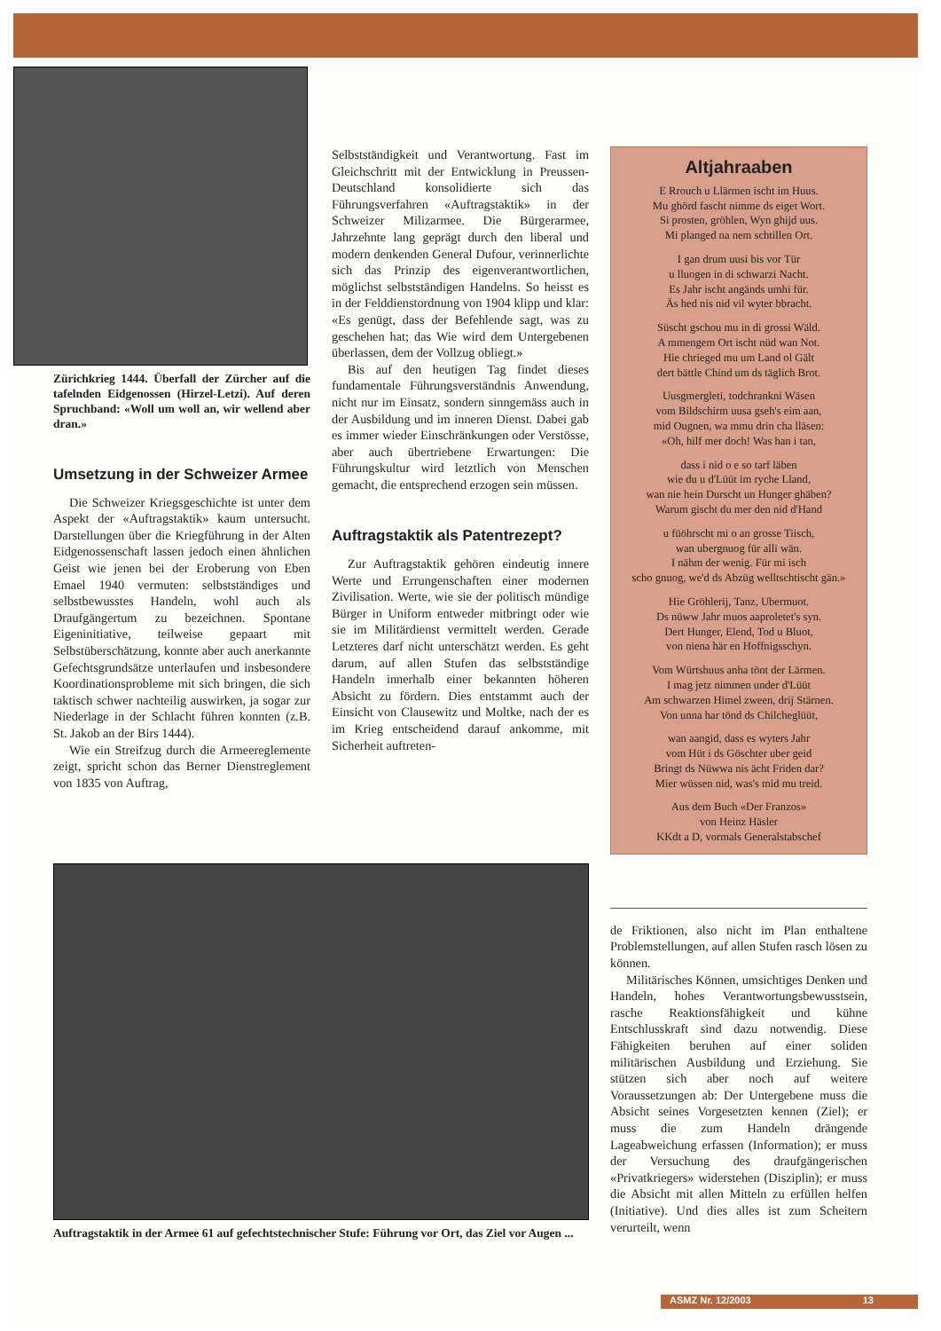Zürichkrieg 1444. Überfall der Zürcher auf die tafelnden Eidgenossen (Hirzel-Letzi). Auf deren Spruchband: «Woll um woll an, wir wellend aber dran.»
Umsetzung in der Schweizer Armee
Die Schweizer Kriegsgeschichte ist unter dem Aspekt der «Auftragstaktik» kaum untersucht. Darstellungen über die Kriegführung in der Alten Eidgenossenschaft lassen jedoch einen ähnlichen Geist wie jenen bei der Eroberung von Eben Emael 1940 vermuten: selbstständiges und selbstbewusstes Handeln, wohl auch als Draufgängertum zu bezeichnen. Spontane Eigeninitiative, teilweise gepaart mit Selbstüberschätzung, konnte aber auch anerkannte Gefechtsgrundsätze unterlaufen und insbesondere Koordinationsprobleme mit sich bringen, die sich taktisch schwer nachteilig auswirken, ja sogar zur Niederlage in der Schlacht führen konnten (z.B. St. Jakob an der Birs 1444).
Wie ein Streifzug durch die Armeereglemente zeigt, spricht schon das Berner Dienstreglement von 1835 von Auftrag,
Selbstständigkeit und Verantwortung. Fast im Gleichschritt mit der Entwicklung in Preussen-Deutschland konsolidierte sich das Führungsverfahren «Auftragstaktik» in der Schweizer Milizarmee. Die Bürgerarmee, Jahrzehnte lang geprägt durch den liberal und modern denkenden General Dufour, verinnerlichte sich das Prinzip des eigenverantwortlichen, möglichst selbstständigen Handelns. So heisst es in der Felddienstordnung von 1904 klipp und klar: «Es genügt, dass der Befehlende sagt, was zu geschehen hat; das Wie wird dem Untergebenen überlassen, dem der Vollzug obliegt.»
Bis auf den heutigen Tag findet dieses fundamentale Führungsverständnis Anwendung, nicht nur im Einsatz, sondern sinngemäss auch in der Ausbildung und im inneren Dienst. Dabei gab es immer wieder Einschränkungen oder Verstösse, aber auch übertriebene Erwartungen: Die Führungskultur wird letztlich von Menschen gemacht, die entsprechend erzogen sein müssen.
Auftragstaktik als Patentrezept?
Zur Auftragstaktik gehören eindeutig innere Werte und Errungenschaften einer modernen Zivilisation. Werte, wie sie der politisch mündige Bürger in Uniform entweder mitbringt oder wie sie im Militärdienst vermittelt werden. Gerade Letzteres darf nicht unterschätzt werden. Es geht darum, auf allen Stufen das selbstständige Handeln innerhalb einer bekannten höheren Absicht zu fördern. Dies entstammt auch der Einsicht von Clausewitz und Moltke, nach der es im Krieg entscheidend darauf ankomme, mit Sicherheit auftreten-
Altjahraaben
E Rrouch u Llärmen ischt im Huus.
Mu ghörd fascht nimme ds eiget Wort.
Si prosten, gröhlen, Wyn ghijd uus.
Mi planged na nem schtillen Ort.
I gan drum uusi bis vor Tür
u lluogen in di schwarzi Nacht.
Es Jahr ischt angänds umhi für.
Äs hed nis nid vil wyter bbracht.
Süscht gschou mu in di grossi Wäld.
A mmengem Ort ischt nüd wan Not.
Hie chrieged mu um Land ol Gält
dert bättle Chind um ds täglich Brot.
Uusgmergleti, todchrankni Wäsen
vom Bildschirm uusa gseh's eim aan,
mid Ougnen, wa mmu drin cha lläsen:
«Oh, hilf mer doch! Was han i tan,
dass i nid o e so tarf läben
wie du u d'Lüüt im ryche Lland,
wan nie hein Durscht un Hunger ghäben?
Warum gischt du mer den nid d'Hand
u füöhrscht mi o an grosse Tiisch,
wan ubergnuog für alli wän.
I nähm der wenig. Für mi isch
scho gnuog, we'd ds Abzüg welltschtischt gän.»
Hie Gröhlerij, Tanz, Ubermuot.
Ds nüww Jahr muos aaproletet's syn.
Dert Hunger, Elend, Tod u Bluot,
von niena här en Hoffnigsschyn.
Vom Würtshuus anha tönt der Lärmen.
I mag jetz nimmen under d'Lüüt
Am schwarzen Himel zween, drij Stärnen.
Von unna har tönd ds Chilcheglüüt,
wan aangid, dass es wyters Jahr
vom Hüt i ds Göschter uber geid
Bringt ds Nüwwa nis ächt Friden dar?
Mier wüssen nid, was's mid mu treid.
Aus dem Buch «Der Franzos»
von Heinz Häsler
KKdt a D, vormals Generalstabschef
Auftragstaktik in der Armee 61 auf gefechtstechnischer Stufe: Führung vor Ort, das Ziel vor Augen ...
de Friktionen, also nicht im Plan enthaltene Problemstellungen, auf allen Stufen rasch lösen zu können.
Militärisches Können, umsichtiges Denken und Handeln, hohes Verantwortungsbewusstsein, rasche Reaktionsfähigkeit und kühne Entschlusskraft sind dazu notwendig. Diese Fähigkeiten beruhen auf einer soliden militärischen Ausbildung und Erziehung. Sie stützen sich aber noch auf weitere Voraussetzungen ab: Der Untergebene muss die Absicht seines Vorgesetzten kennen (Ziel); er muss die zum Handeln drängende Lageabweichung erfassen (Information); er muss der Versuchung des draufgängerischen «Privatkriegers» widerstehen (Disziplin); er muss die Absicht mit allen Mitteln zu erfüllen helfen (Initiative). Und dies alles ist zum Scheitern verurteilt, wenn
ASMZ Nr. 12/2003 13